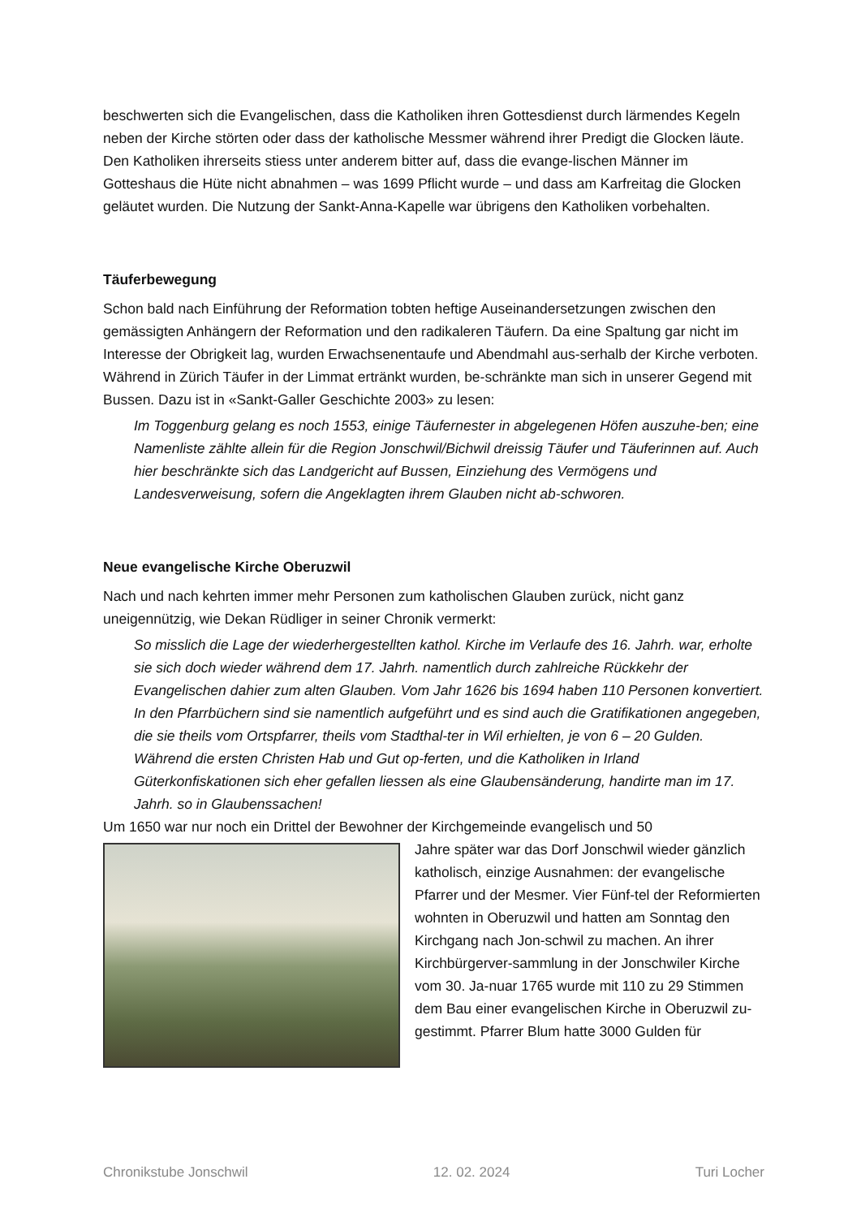beschwerten sich die Evangelischen, dass die Katholiken ihren Gottesdienst durch lärmendes Kegeln neben der Kirche störten oder dass der katholische Messmer während ihrer Predigt die Glocken läute. Den Katholiken ihrerseits stiess unter anderem bitter auf, dass die evange-lischen Männer im Gotteshaus die Hüte nicht abnahmen – was 1699 Pflicht wurde – und dass am Karfreitag die Glocken geläutet wurden. Die Nutzung der Sankt-Anna-Kapelle war übrigens den Katholiken vorbehalten.
Täuferbewegung
Schon bald nach Einführung der Reformation tobten heftige Auseinandersetzungen zwischen den gemässigten Anhängern der Reformation und den radikaleren Täufern. Da eine Spaltung gar nicht im Interesse der Obrigkeit lag, wurden Erwachsenentaufe und Abendmahl aus-serhalb der Kirche verboten. Während in Zürich Täufer in der Limmat ertränkt wurden, be-schränkte man sich in unserer Gegend mit Bussen. Dazu ist in «Sankt-Galler Geschichte 2003» zu lesen:
Im Toggenburg gelang es noch 1553, einige Täufernester in abgelegenen Höfen auszuhe-ben; eine Namenliste zählte allein für die Region Jonschwil/Bichwil dreissig Täufer und Täuferinnen auf. Auch hier beschränkte sich das Landgericht auf Bussen, Einziehung des Vermögens und Landesverweisung, sofern die Angeklagten ihrem Glauben nicht ab-schworen.
Neue evangelische Kirche Oberuzwil
Nach und nach kehrten immer mehr Personen zum katholischen Glauben zurück, nicht ganz uneigennützig, wie Dekan Rüdliger in seiner Chronik vermerkt:
So misslich die Lage der wiederhergestellten kathol. Kirche im Verlaufe des 16. Jahrh. war, erholte sie sich doch wieder während dem 17. Jahrh. namentlich durch zahlreiche Rückkehr der Evangelischen dahier zum alten Glauben. Vom Jahr 1626 bis 1694 haben 110 Personen konvertiert. In den Pfarrbüchern sind sie namentlich aufgeführt und es sind auch die Gratifikationen angegeben, die sie theils vom Ortspfarrer, theils vom Stadthal-ter in Wil erhielten, je von 6 – 20 Gulden. Während die ersten Christen Hab und Gut op-ferten, und die Katholiken in Irland Güterkonfiskationen sich eher gefallen liessen als eine Glaubensänderung, handirte man im 17. Jahrh. so in Glaubenssachen!
Um 1650 war nur noch ein Drittel der Bewohner der Kirchgemeinde evangelisch und 50
Jahre später war das Dorf Jonschwil wieder gänzlich katholisch, einzige Ausnahmen: der evangelische Pfarrer und der Mesmer. Vier Fünf-tel der Reformierten wohnten in Oberuzwil und hatten am Sonntag den Kirchgang nach Jon-schwil zu machen. An ihrer Kirchbürgerver-sammlung in der Jonschwiler Kirche vom 30. Ja-nuar 1765 wurde mit 110 zu 29 Stimmen dem Bau einer evangelischen Kirche in Oberuzwil zu-gestimmt. Pfarrer Blum hatte 3000 Gulden für
Chronikstube Jonschwil 12. 02. 2024 Turi Locher